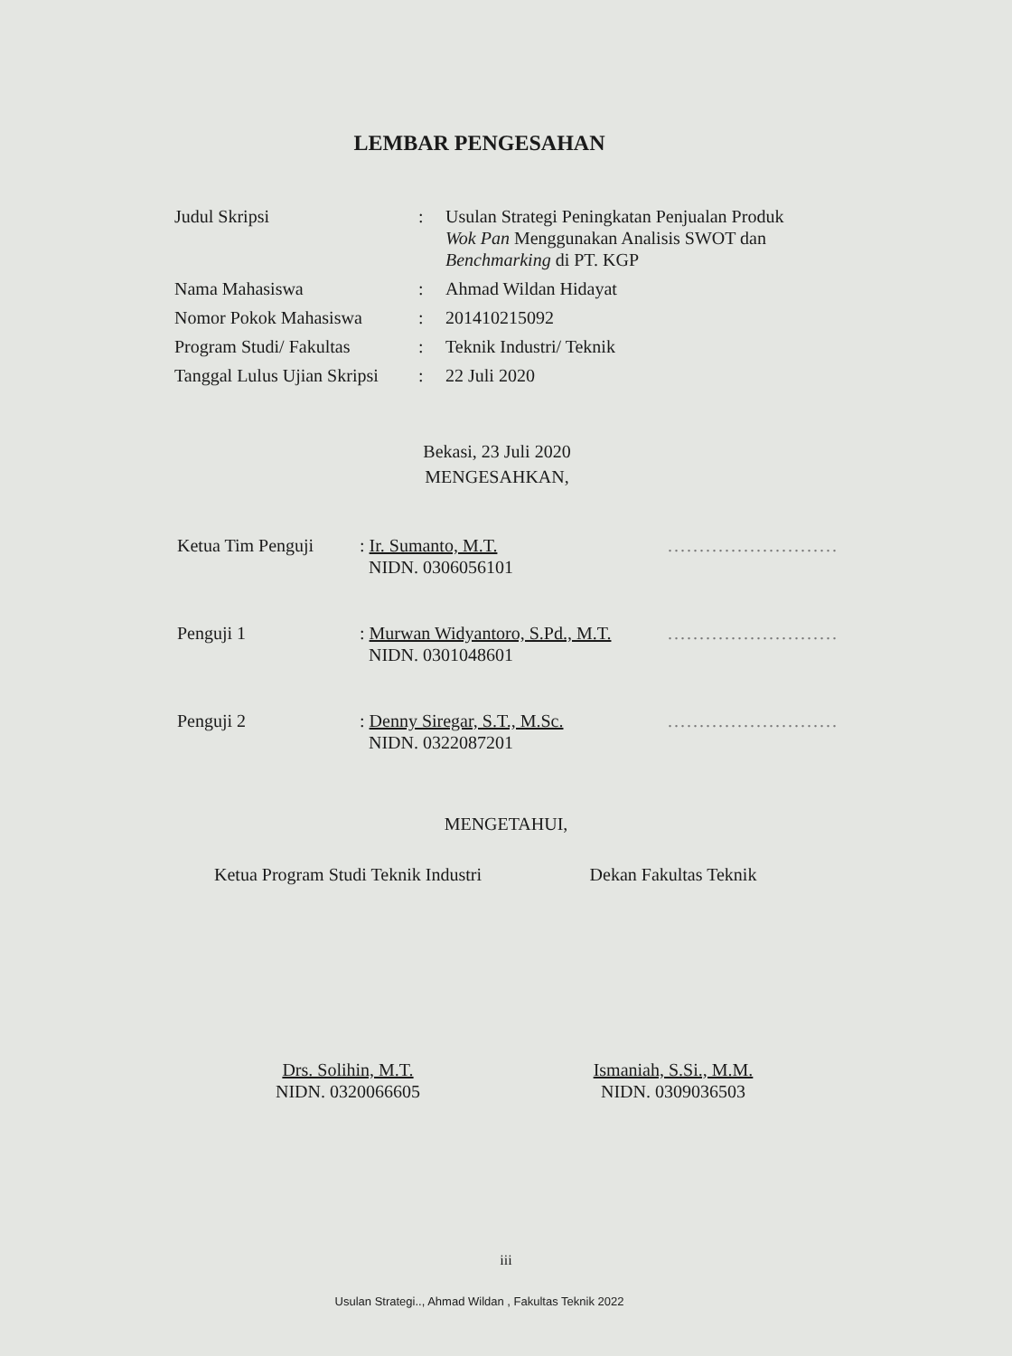LEMBAR PENGESAHAN
| Judul Skripsi | : | Usulan Strategi Peningkatan Penjualan Produk Wok Pan Menggunakan Analisis SWOT dan Benchmarking di PT. KGP |
| Nama Mahasiswa | : | Ahmad Wildan Hidayat |
| Nomor Pokok Mahasiswa | : | 201410215092 |
| Program Studi/ Fakultas | : | Teknik Industri/ Teknik |
| Tanggal Lulus Ujian Skripsi | : | 22 Juli 2020 |
Bekasi, 23 Juli 2020
MENGESAHKAN,
| Ketua Tim Penguji | : Ir. Sumanto, M.T. NIDN. 0306056101 | ........................... |
| Penguji 1 | : Murwan Widyantoro, S.Pd., M.T. NIDN. 0301048601 | ........................... |
| Penguji 2 | : Denny Siregar, S.T., M.Sc. NIDN. 0322087201 | ........................... |
MENGETAHUI,
Ketua Program Studi Teknik Industri
Drs. Solihin, M.T.
NIDN. 0320066605
Dekan Fakultas Teknik
Ismaniah, S.Si., M.M.
NIDN. 0309036503
iii
Usulan Strategi.., Ahmad Wildan , Fakultas Teknik 2022